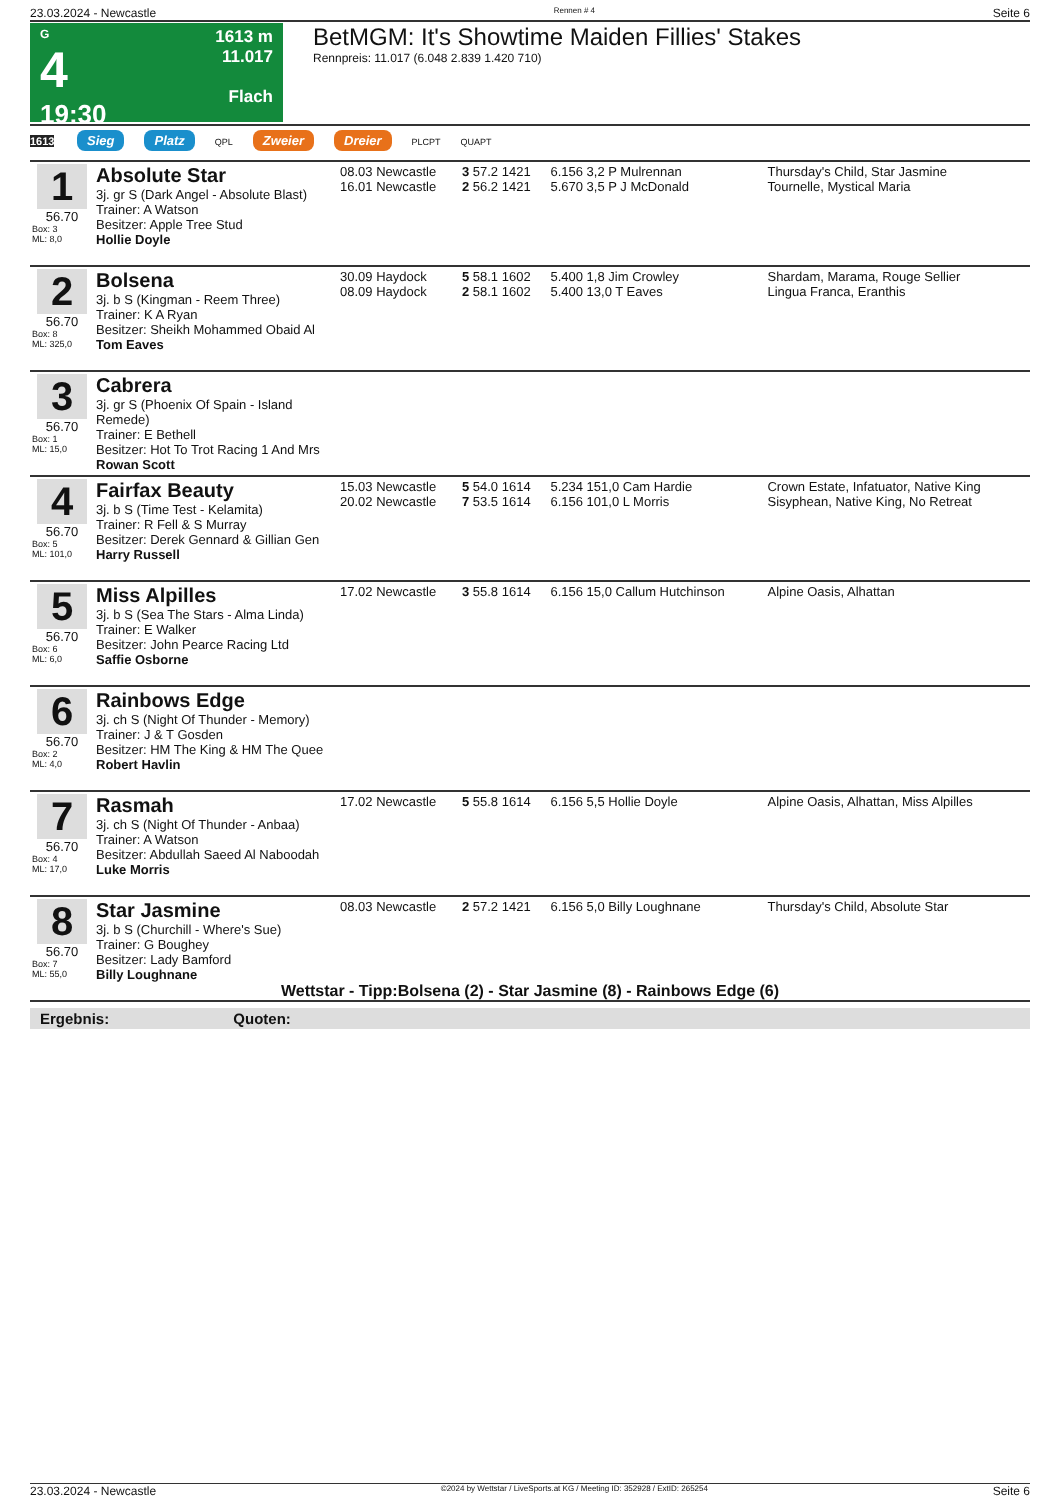23.03.2024 - Newcastle Rennen # 4 Seite 6
G
4
19:30
1613 m
11.017
Flach
BetMGM: It's Showtime Maiden Fillies' Stakes
Rennpreis: 11.017 (6.048 2.839 1.420 710)
1613 Sieg Platz QPL Zweier Dreier PLCPT QUAPT
| 1 56.70 Box: 3 ML: 8,0 | Absolute Star 3j. gr S (Dark Angel - Absolute Blast) Trainer: A Watson Besitzer: Apple Tree Stud Hollie Doyle | 08.03 Newcastle 16.01 Newcastle | 3 57.2 1421 2 56.2 1421 | 6.156 3,2 P Mulrennan 5.670 3,5 P J McDonald | Thursday's Child, Star Jasmine Tournelle, Mystical Maria |
| 2 56.70 Box: 8 ML: 325,0 | Bolsena 3j. b S (Kingman - Reem Three) Trainer: K A Ryan Besitzer: Sheikh Mohammed Obaid Al Tom Eaves | 30.09 Haydock 08.09 Haydock | 5 58.1 1602 2 58.1 1602 | 5.400 1,8 Jim Crowley 5.400 13,0 T Eaves | Shardam, Marama, Rouge Sellier Lingua Franca, Eranthis |
| 3 56.70 Box: 1 ML: 15,0 | Cabrera 3j. gr S (Phoenix Of Spain - Island Remede) Trainer: E Bethell Besitzer: Hot To Trot Racing 1 And Mrs Rowan Scott | | | | |
| 4 56.70 Box: 5 ML: 101,0 | Fairfax Beauty 3j. b S (Time Test - Kelamita) Trainer: R Fell & S Murray Besitzer: Derek Gennard & Gillian Gen Harry Russell | 15.03 Newcastle 20.02 Newcastle | 5 54.0 1614 7 53.5 1614 | 5.234 151,0 Cam Hardie 6.156 101,0 L Morris | Crown Estate, Infatuator, Native King Sisyphean, Native King, No Retreat |
| 5 56.70 Box: 6 ML: 6,0 | Miss Alpilles 3j. b S (Sea The Stars - Alma Linda) Trainer: E Walker Besitzer: John Pearce Racing Ltd Saffie Osborne | 17.02 Newcastle | 3 55.8 1614 | 6.156 15,0 Callum Hutchinson | Alpine Oasis, Alhattan |
| 6 56.70 Box: 2 ML: 4,0 | Rainbows Edge 3j. ch S (Night Of Thunder - Memory) Trainer: J & T Gosden Besitzer: HM The King & HM The Quee Robert Havlin | | | | |
| 7 56.70 Box: 4 ML: 17,0 | Rasmah 3j. ch S (Night Of Thunder - Anbaa) Trainer: A Watson Besitzer: Abdullah Saeed Al Naboodah Luke Morris | 17.02 Newcastle | 5 55.8 1614 | 6.156 5,5 Hollie Doyle | Alpine Oasis, Alhattan, Miss Alpilles |
| 8 56.70 Box: 7 ML: 55,0 | Star Jasmine 3j. b S (Churchill - Where's Sue) Trainer: G Boughey Besitzer: Lady Bamford Billy Loughnane | 08.03 Newcastle | 2 57.2 1421 | 6.156 5,0 Billy Loughnane | Thursday's Child, Absolute Star |
Wettstar - Tipp:Bolsena (2) - Star Jasmine (8) - Rainbows Edge (6)
Ergebnis: Quoten:
23.03.2024 - Newcastle ©2024 by Wettstar / LiveSports.at KG / Meeting ID: 352928 / ExtID: 265254 Seite 6